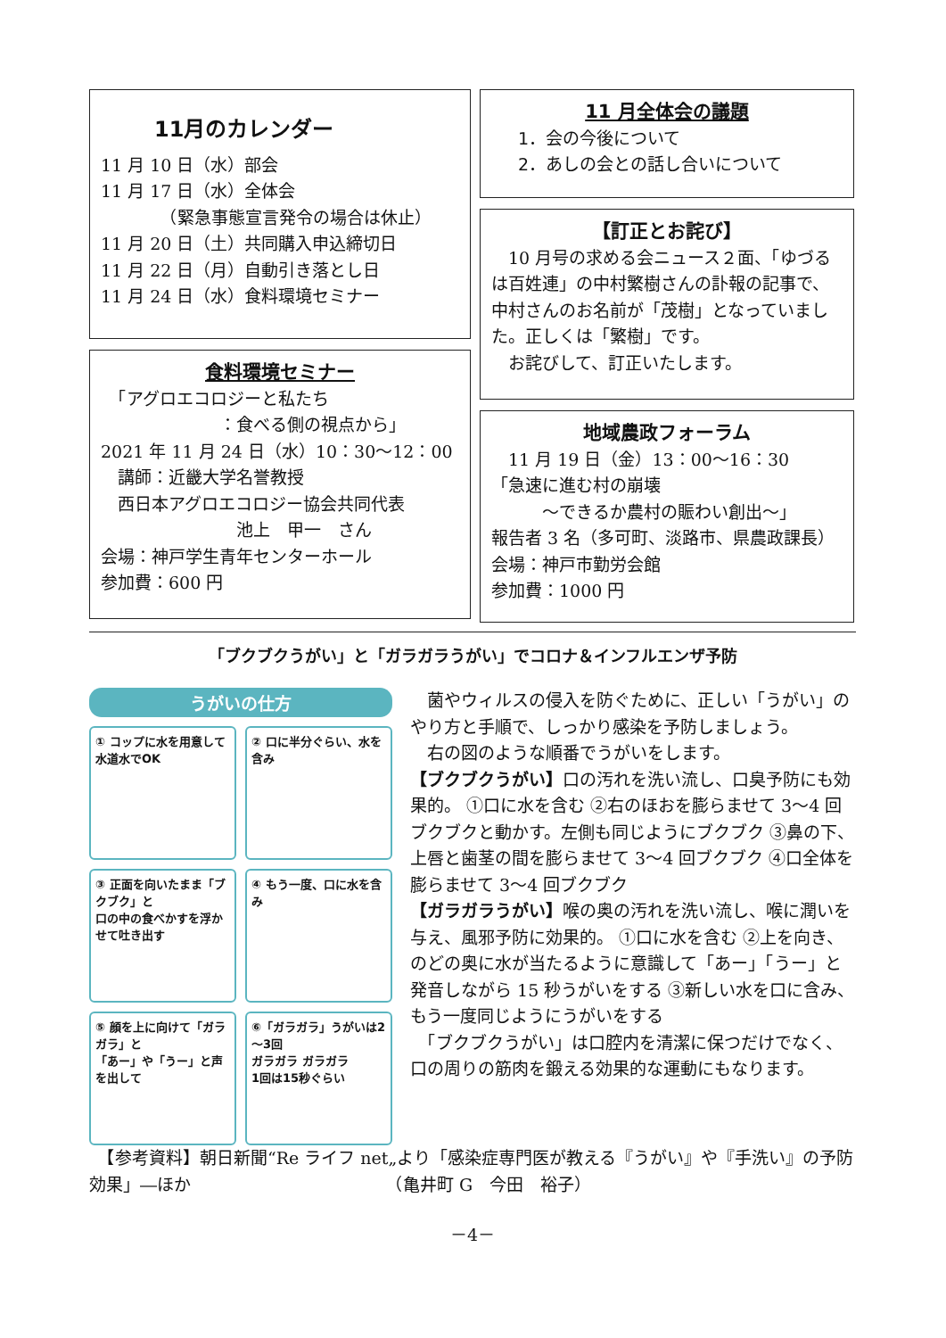11月のカレンダー
11 月 10 日（水）部会
11 月 17 日（水）全体会
　　　　（緊急事態宣言発令の場合は休止）
11 月 20 日（土）共同購入申込締切日
11 月 22 日（月）自動引き落とし日
11 月 24 日（水）食料環境セミナー
食料環境セミナー
　「アグロエコロジーと私たち
　　　　　　　：食べる側の視点から」
2021 年 11 月 24 日（水）10：30～12：00
　講師：近畿大学名誉教授
　西日本アグロエコロジー協会共同代表
　　　　　　　　池上　甲一　さん
会場：神戸学生青年センターホール
参加費：600 円
11 月全体会の議題
1．会の今後について
2．あしの会との話し合いについて
【訂正とお詫び】
　10 月号の求める会ニュース２面、「ゆづるは百姓連」の中村繁樹さんの訃報の記事で、中村さんのお名前が「茂樹」となっていました。正しくは「繁樹」です。
　お詫びして、訂正いたします。
地域農政フォーラム
　11 月 19 日（金）13：00～16：30
「急速に進む村の崩壊
　　　～できるか農村の賑わい創出～」
報告者 3 名（多可町、淡路市、県農政課長）
会場：神戸市勤労会館
参加費：1000 円
「ブクブクうがい」と「ガラガラうがい」でコロナ＆インフルエンザ予防
うがいの仕方
① コップに水を用意して
水道水でOK
② 口に半分ぐらい、水を含み
③ 正面を向いたまま「ブクブク」と
口の中の食べかすを浮かせて吐き出す
④ もう一度、口に水を含み
⑤ 顔を上に向けて「ガラガラ」と
「あー」や「うー」と声を出して
⑥「ガラガラ」うがいは2～3回
ガラガラ ガラガラ
1回は15秒ぐらい
　菌やウィルスの侵入を防ぐために、正しい「うがい」のやり方と手順で、しっかり感染を予防しましょう。
　右の図のような順番でうがいをします。
【ブクブクうがい】口の汚れを洗い流し、口臭予防にも効果的。 ①口に水を含む ②右のほおを膨らませて 3～4 回ブクブクと動かす。左側も同じようにブクブク ③鼻の下、上唇と歯茎の間を膨らませて 3～4 回ブクブク ④口全体を膨らませて 3～4 回ブクブク
【ガラガラうがい】喉の奥の汚れを洗い流し、喉に潤いを与え、風邪予防に効果的。 ①口に水を含む ②上を向き、のどの奥に水が当たるように意識して「あー」「うー」と発音しながら 15 秒うがいをする ③新しい水を口に含み、もう一度同じようにうがいをする
　「ブクブクうがい」は口腔内を清潔に保つだけでなく、口の周りの筋肉を鍛える効果的な運動にもなります。
　【参考資料】朝日新聞“Re ライフ net„より「感染症専門医が教える『うがい』や『手洗い』の予防効果」―ほか　　　　　　　　　　　　（亀井町 G　今田　裕子）
－4－